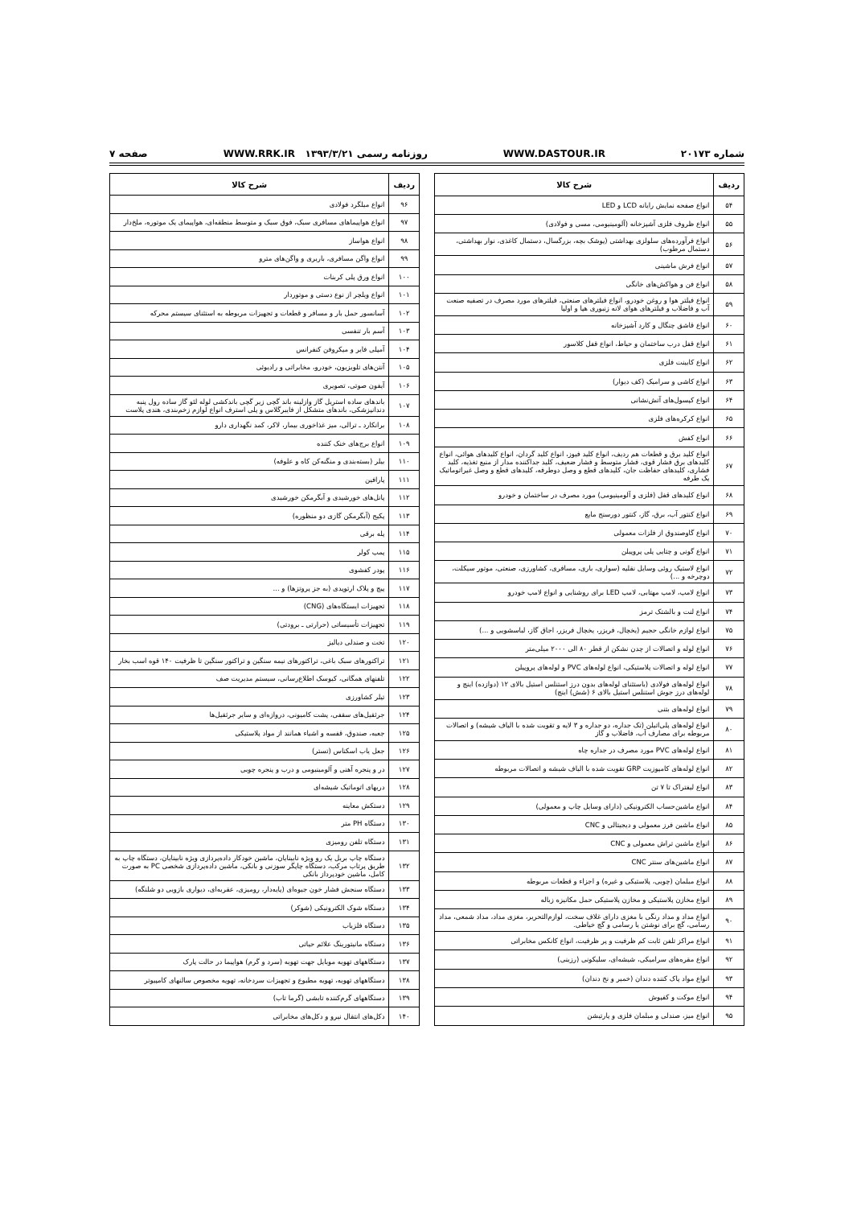شماره ۲۰۱۷۳ WWW.DASTOUR.IR روزنامه رسمی ۱۳۹۳/۳/۲۱ WWW.RRK.IR صفحه ۷
| ردیف | شرح کالا |
| --- | --- |
| ۵۴ | انواع صفحه نمایش رایانه LCD و LED |
| ۵۵ | انواع ظروف فلزی آشپزخانه (آلومینیومی، مسی و فولادی) |
| ۵۶ | انواع فرآورده‌های سلولزی بهداشتی (پوشک بچه، بزرگسال، دستمال کاغذی، نوار بهداشتی، دستمال مرطوب) |
| ۵۷ | انواع فرش ماشینی |
| ۵۸ | انواع فن و هواکش‌های خانگی |
| ۵۹ | انواع فیلتر هوا و روغن خودرو، انواع فیلترهای صنعتی، فیلترهای مورد مصرف در تصفیه صنعت آب و فاضلاب و فیلترهای هوای لانه زنبوری هپا و اولپا |
| ۶۰ | انواع قاشق چنگال و کارد آشپزخانه |
| ۶۱ | انواع قفل درب ساختمان و حیاط، انواع قفل کلاسور |
| ۶۲ | انواع کابینت فلزی |
| ۶۳ | انواع کاشی و سرامیک (کف دیوار) |
| ۶۴ | انواع کپسول‌های آتش‌نشانی |
| ۶۵ | انواع کرکره‌های فلزی |
| ۶۶ | انواع کفش |
| ۶۷ | انواع کلید برق و قطعات هم ردیف، انواع کلید فیوز، انواع کلید گردان، انواع کلیدهای هوائی، انواع کلیدهای برق فشار قوی، فشار متوسط و فشار ضعیف، کلید جداکننده مدار از منبع تغذیه، کلید فشاری، کلیدهای حفاظت جان، کلیدهای قطع و وصل دوطرفه، کلیدهای قطع و وصل غیراتوماتیک یک طرفه |
| ۶۸ | انواع کلیدهای قفل (فلزی و آلومینیومی) مورد مصرف در ساختمان و خودرو |
| ۶۹ | انواع کنتور آب، برق، گاز، کنتور دورسنج مایع |
| ۷۰ | انواع گاوصندوق از فلزات معمولی |
| ۷۱ | انواع گونی و چتایی پلی پروپیلن |
| ۷۲ | انواع لاستیک روئی وسایل نقلیه (سواری، باری، مسافری، کشاورزی، صنعتی، موتور سیکلت، دوچرخه و ...) |
| ۷۳ | انواع لامپ، لامپ مهتابی، لامپ LED برای روشنایی و انواع لامپ خودرو |
| ۷۴ | انواع لنت و بالشتک ترمز |
| ۷۵ | انواع لوازم خانگی حجیم (یخچال، فریزر، یخچال فریزر، اجاق گاز، لباسشویی و ...) |
| ۷۶ | انواع لوله و اتصالات از چدن نشکن از قطر ۸۰ الی ۲۰۰۰ میلی‌متر |
| ۷۷ | انواع لوله و اتصالات پلاستیکی، انواع لوله‌های PVC و لوله‌های پروپیلن |
| ۷۸ | انواع لوله‌های فولادی (باستثنای لوله‌های بدون درز استنلس استیل بالای ۱۲ (دوازده) اینچ و لوله‌های درز جوش استنلس استیل بالای ۶ (شش) اینچ) |
| ۷۹ | انواع لوله‌های بتنی |
| ۸۰ | انواع لوله‌های پلی‌اتیلن (تک جداره، دو جداره و ۳ لایه و تقویت شده با الیاف شیشه) و اتصالات مربوطه برای مصارف آب، فاضلاب و گاز |
| ۸۱ | انواع لوله‌های PVC مورد مصرف در جداره چاه |
| ۸۲ | انواع لوله‌های کامپوزیت GRP تقویت شده با الیاف شیشه و اتصالات مربوطه |
| ۸۳ | انواع لیفتراک تا ۷ تن |
| ۸۴ | انواع ماشین‌حساب الکترونیکی (دارای وسایل چاپ و معمولی) |
| ۸۵ | انواع ماشین فرز معمولی و دیجیتالی و CNC |
| ۸۶ | انواع ماشین تراش معمولی و CNC |
| ۸۷ | انواع ماشین‌های سنتر CNC |
| ۸۸ | انواع مبلمان (چوبی، پلاستیکی و غیره) و اجزاء و قطعات مربوطه |
| ۸۹ | انواع مخازن پلاستیکی و مخازن پلاستیکی حمل مکانیزه زباله |
| ۹۰ | انواع مداد و مداد رنگی با مغزی دارای غلاف سخت، لوازم‌التحریر، مغزی مداد، مداد شمعی، مداد رسامی، گچ برای نوشتن یا رسامی و گچ خیاطی. |
| ۹۱ | انواع مراکز تلفن ثابت کم ظرفیت و پر ظرفیت، انواع کانکس مخابراتی |
| ۹۲ | انواع مقره‌های سرامیکی، شیشه‌ای، سلیکونی (رزینی) |
| ۹۳ | انواع مواد پاک کننده دندان (خمیر و نخ دندان) |
| ۹۴ | انواع موکت و کفپوش |
| ۹۵ | انواع میز، صندلی و مبلمان فلزی و پارتیشن |
| ردیف | شرح کالا |
| --- | --- |
| ۹۶ | انواع میلگرد فولادی |
| ۹۷ | انواع هواپیماهای مسافری سبک، فوق سبک و متوسط منطقه‌ای، هواپیمای یک موتوره، ملخ‌دار |
| ۹۸ | انواع هواساز |
| ۹۹ | انواع واگن مسافری، باربری و واگن‌های مترو |
| ۱۰۰ | انواع ورق پلی کربنات |
| ۱۰۱ | انواع ویلچر از نوع دستی و موتوردار |
| ۱۰۲ | آسانسور حمل بار و مسافر و قطعات و تجهیزات مربوطه به استثنای سیستم محرکه |
| ۱۰۳ | آسم بار تنفسی |
| ۱۰۴ | آمپلی فایر و میکروفن کنفرانس |
| ۱۰۵ | آنتن‌های تلویزیون، خودرو، مخابراتی و رادیوئی |
| ۱۰۶ | آیفون صوتی، تصویری |
| ۱۰۷ | باندهای ساده استریل گاز وازلینه باند گچی زیر گچی باندکشی لوله لئو گاز ساده رول پنبه دندانپزشکی، باندهای متشکل از فایبرگلاس و پلی استرف انواع لوازم زخم‌بندی، هندی پلاست |
| ۱۰۸ | برانکارد ـ ترالی، میز غذاخوری بیمار، لاکر، کمد نگهداری دارو |
| ۱۰۹ | انواع برج‌های خنک کننده |
| ۱۱۰ | بیلر (بسته‌بندی و منگنه‌کن کاه و علوفه) |
| ۱۱۱ | پارافین |
| ۱۱۲ | پانل‌های خورشیدی و آبگرمکن خورشیدی |
| ۱۱۳ | پکیج (آبگرمکن گازی دو منظوره) |
| ۱۱۴ | پله برقی |
| ۱۱۵ | پمپ کولر |
| ۱۱۶ | پودر کفشوی |
| ۱۱۷ | پیچ و پلاک ارتوپدی (به جز پروتزها) و ... |
| ۱۱۸ | تجهیزات ایستگاه‌های (CNG) |
| ۱۱۹ | تجهیزات تأسیساتی (حرارتی ـ برودتی) |
| ۱۲۰ | تخت و صندلی دیالیز |
| ۱۲۱ | تراکتورهای سبک باغی، تراکتورهای نیمه سنگین و تراکتور سنگین تا ظرفیت ۱۴۰ قوه اسب بخار |
| ۱۲۲ | تلفنهای همگانی، کیوسک اطلاع‌رسانی، سیستم مدیریت صف |
| ۱۲۳ | تیلر کشاورزی |
| ۱۲۴ | جرثقیل‌های سقفی، پشت کامیونی، دروازه‌ای و سایر جرثقیل‌ها |
| ۱۲۵ | جعبه، صندوق، قفسه و اشیاء همانند از مواد پلاستیکی |
| ۱۲۶ | جعل یاب اسکناس (تستر) |
| ۱۲۷ | در و پنجره آهنی و آلومینیومی و درب و پنجره چوبی |
| ۱۲۸ | دربهای اتوماتیک شیشه‌ای |
| ۱۲۹ | دستکش معاینه |
| ۱۳۰ | دستگاه PH متر |
| ۱۳۱ | دستگاه تلفن رومیزی |
| ۱۳۲ | دستگاه چاپ بریل یک رو ویژه نابینایان، ماشین خودکار داده‌پردازی ویژه نابینایان، دستگاه چاپ به طریق پرتاب مرکب، دستگاه چاپگر سوزنی و بانکی، ماشین داده‌پردازی شخصی PC به صورت کامل، ماشین خودپرداز بانکی |
| ۱۳۳ | دستگاه سنجش فشار خون جیوه‌ای (پایه‌دار، رومیزی، عقربه‌ای، دیواری بازویی دو شلنگه) |
| ۱۳۴ | دستگاه شوک الکترونیکی (شوکر) |
| ۱۳۵ | دستگاه فلزیاب |
| ۱۳۶ | دستگاه مانیتورینگ علائم حیاتی |
| ۱۳۷ | دستگاههای تهویه موبایل جهت تهویه (سرد و گرم) هواپیما در حالت پارک |
| ۱۳۸ | دستگاههای تهویه، تهویه مطبوع و تجهیزات سردخانه، تهویه مخصوص سالنهای کامپیوتر |
| ۱۳۹ | دستگاههای گرم‌کننده تابشی (گرما تاب) |
| ۱۴۰ | دکل‌های انتقال نیرو و دکل‌های مخابراتی |